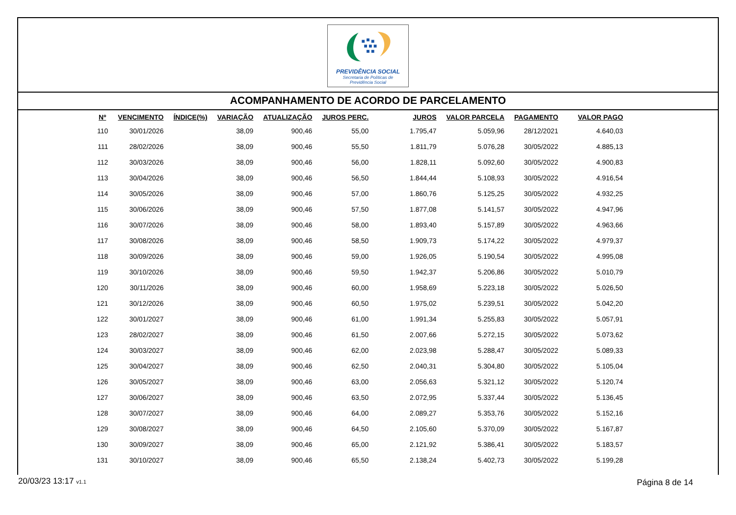PREVIDÊNCIA SOCIAL
Secretaria de Políticas de
Previdência Social
ACOMPANHAMENTO DE ACORDO DE PARCELAMENTO
| Nº | VENCIMENTO | ÍNDICE(%) | VARIAÇÃO | ATUALIZAÇÃO | JUROS PERC. | JUROS | VALOR PARCELA | PAGAMENTO | VALOR PAGO |
| --- | --- | --- | --- | --- | --- | --- | --- | --- | --- |
| 110 | 30/01/2026 | | 38,09 | 900,46 | 55,00 | 1.795,47 | 5.059,96 | 28/12/2021 | 4.640,03 |
| 111 | 28/02/2026 | | 38,09 | 900,46 | 55,50 | 1.811,79 | 5.076,28 | 30/05/2022 | 4.885,13 |
| 112 | 30/03/2026 | | 38,09 | 900,46 | 56,00 | 1.828,11 | 5.092,60 | 30/05/2022 | 4.900,83 |
| 113 | 30/04/2026 | | 38,09 | 900,46 | 56,50 | 1.844,44 | 5.108,93 | 30/05/2022 | 4.916,54 |
| 114 | 30/05/2026 | | 38,09 | 900,46 | 57,00 | 1.860,76 | 5.125,25 | 30/05/2022 | 4.932,25 |
| 115 | 30/06/2026 | | 38,09 | 900,46 | 57,50 | 1.877,08 | 5.141,57 | 30/05/2022 | 4.947,96 |
| 116 | 30/07/2026 | | 38,09 | 900,46 | 58,00 | 1.893,40 | 5.157,89 | 30/05/2022 | 4.963,66 |
| 117 | 30/08/2026 | | 38,09 | 900,46 | 58,50 | 1.909,73 | 5.174,22 | 30/05/2022 | 4.979,37 |
| 118 | 30/09/2026 | | 38,09 | 900,46 | 59,00 | 1.926,05 | 5.190,54 | 30/05/2022 | 4.995,08 |
| 119 | 30/10/2026 | | 38,09 | 900,46 | 59,50 | 1.942,37 | 5.206,86 | 30/05/2022 | 5.010,79 |
| 120 | 30/11/2026 | | 38,09 | 900,46 | 60,00 | 1.958,69 | 5.223,18 | 30/05/2022 | 5.026,50 |
| 121 | 30/12/2026 | | 38,09 | 900,46 | 60,50 | 1.975,02 | 5.239,51 | 30/05/2022 | 5.042,20 |
| 122 | 30/01/2027 | | 38,09 | 900,46 | 61,00 | 1.991,34 | 5.255,83 | 30/05/2022 | 5.057,91 |
| 123 | 28/02/2027 | | 38,09 | 900,46 | 61,50 | 2.007,66 | 5.272,15 | 30/05/2022 | 5.073,62 |
| 124 | 30/03/2027 | | 38,09 | 900,46 | 62,00 | 2.023,98 | 5.288,47 | 30/05/2022 | 5.089,33 |
| 125 | 30/04/2027 | | 38,09 | 900,46 | 62,50 | 2.040,31 | 5.304,80 | 30/05/2022 | 5.105,04 |
| 126 | 30/05/2027 | | 38,09 | 900,46 | 63,00 | 2.056,63 | 5.321,12 | 30/05/2022 | 5.120,74 |
| 127 | 30/06/2027 | | 38,09 | 900,46 | 63,50 | 2.072,95 | 5.337,44 | 30/05/2022 | 5.136,45 |
| 128 | 30/07/2027 | | 38,09 | 900,46 | 64,00 | 2.089,27 | 5.353,76 | 30/05/2022 | 5.152,16 |
| 129 | 30/08/2027 | | 38,09 | 900,46 | 64,50 | 2.105,60 | 5.370,09 | 30/05/2022 | 5.167,87 |
| 130 | 30/09/2027 | | 38,09 | 900,46 | 65,00 | 2.121,92 | 5.386,41 | 30/05/2022 | 5.183,57 |
| 131 | 30/10/2027 | | 38,09 | 900,46 | 65,50 | 2.138,24 | 5.402,73 | 30/05/2022 | 5.199,28 |
20/03/23 13:17 v1.1 Página 8 de 14